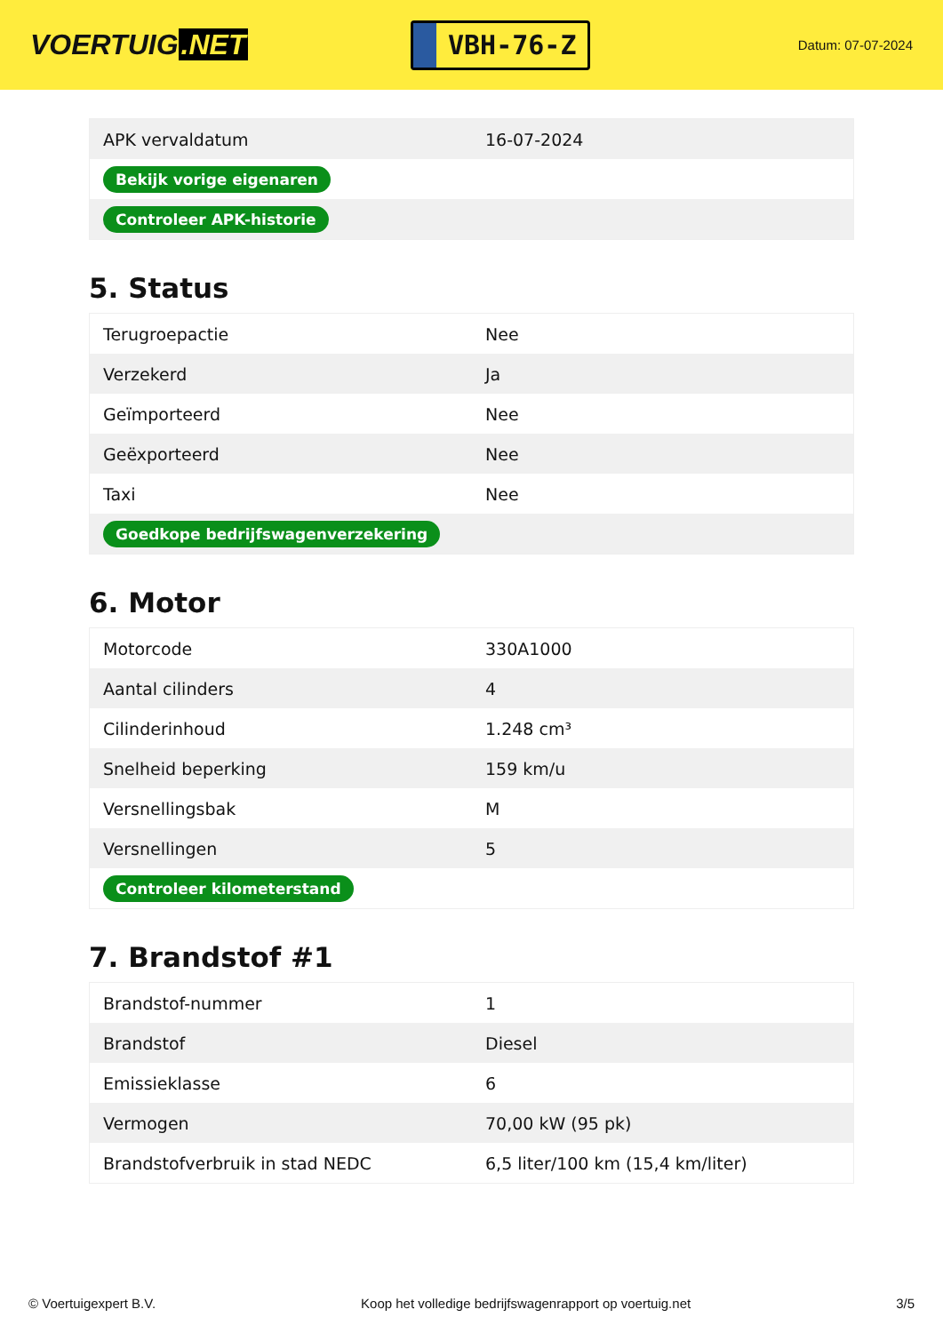VOERTUIG.NET
VBH-76-Z
Datum: 07-07-2024
| APK vervaldatum | 16-07-2024 |
| Bekijk vorige eigenaren | |
| Controleer APK-historie | |
5. Status
| Terugroepactie | Nee |
| Verzekerd | Ja |
| Geïmporteerd | Nee |
| Geëxporteerd | Nee |
| Taxi | Nee |
| Goedkope bedrijfswagenverzekering | |
6. Motor
| Motorcode | 330A1000 |
| Aantal cilinders | 4 |
| Cilinderinhoud | 1.248 cm³ |
| Snelheid beperking | 159 km/u |
| Versnellingsbak | M |
| Versnellingen | 5 |
| Controleer kilometerstand | |
7. Brandstof #1
| Brandstof-nummer | 1 |
| Brandstof | Diesel |
| Emissieklasse | 6 |
| Vermogen | 70,00 kW (95 pk) |
| Brandstofverbruik in stad NEDC | 6,5 liter/100 km (15,4 km/liter) |
© Voertuigexpert B.V. Koop het volledige bedrijfswagenrapport op voertuig.net 3/5